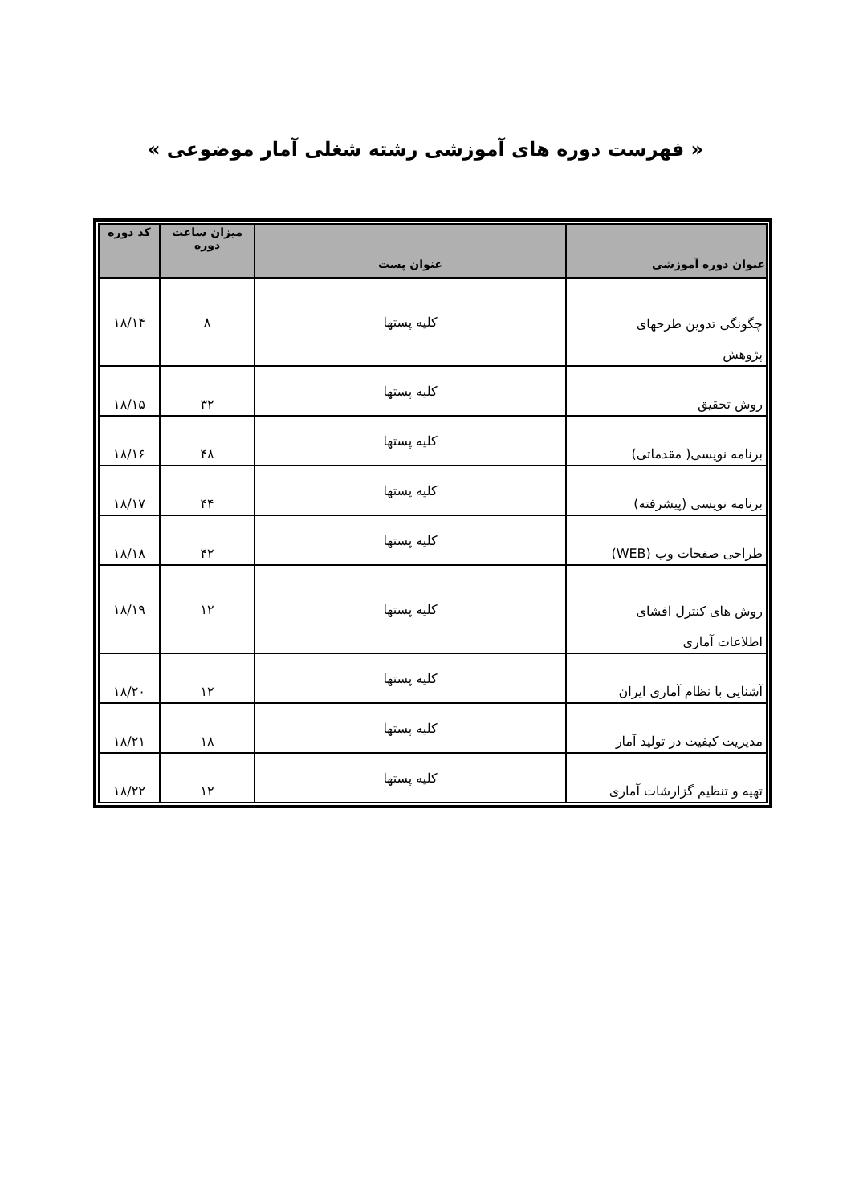« فهرست دوره های آموزشی رشته شغلی آمار موضوعی »
| عنوان دوره آموزشی | عنوان پست | میزان ساعت دوره | کد دوره |
| --- | --- | --- | --- |
| چگونگی تدوین طرحهای پژوهش | کلیه پستها | ۸ | ۱۸/۱۴ |
| روش تحقیق | کلیه پستها | ۳۲ | ۱۸/۱۵ |
| برنامه نویسی( مقدماتی) | کلیه پستها | ۴۸ | ۱۸/۱۶ |
| برنامه نویسی (پیشرفته) | کلیه پستها | ۴۴ | ۱۸/۱۷ |
| طراحی صفحات وب (WEB) | کلیه پستها | ۴۲ | ۱۸/۱۸ |
| روش های کنترل افشای اطلاعات آماری | کلیه پستها | ۱۲ | ۱۸/۱۹ |
| آشنایی با نظام آماری ایران | کلیه پستها | ۱۲ | ۱۸/۲۰ |
| مدیریت کیفیت در تولید آمار | کلیه پستها | ۱۸ | ۱۸/۲۱ |
| تهیه و تنظیم گزارشات آماری | کلیه پستها | ۱۲ | ۱۸/۲۲ |